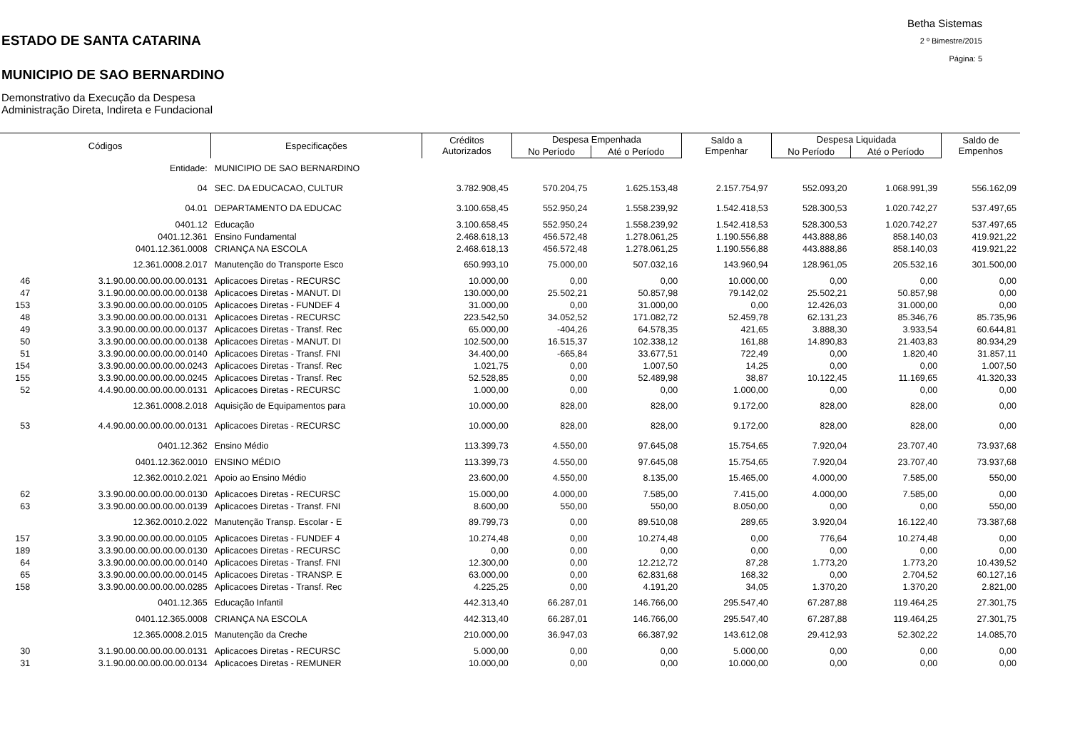ESTADO DE SANTA CATARINA
MUNICIPIO DE SAO BERNARDINO
Demonstrativo da Execução da Despesa
Administração Direta, Indireta e Fundacional
Betha Sistemas
2 º Bimestre/2015
Página: 5
| Códigos | | Especificações | Créditos Autorizados | Despesa Empenhada | | Saldo a Empenhar | Despesa Liquidada | | Saldo de Empenhos |
| --- | --- | --- | --- | --- | --- | --- | --- | --- | --- |
| | | | | No Período | Até o Período | | No Período | Até o Período | |
| | Entidade: | MUNICIPIO DE SAO BERNARDINO | | | | | | | |
| | 04 | SEC. DA EDUCACAO, CULTUR | 3.782.908,45 | 570.204,75 | 1.625.153,48 | 2.157.754,97 | 552.093,20 | 1.068.991,39 | 556.162,09 |
| | 04.01 | DEPARTAMENTO DA EDUCAC | 3.100.658,45 | 552.950,24 | 1.558.239,92 | 1.542.418,53 | 528.300,53 | 1.020.742,27 | 537.497,65 |
| | 0401.12 | Educação | 3.100.658,45 | 552.950,24 | 1.558.239,92 | 1.542.418,53 | 528.300,53 | 1.020.742,27 | 537.497,65 |
| | 0401.12.361 | Ensino Fundamental | 2.468.618,13 | 456.572,48 | 1.278.061,25 | 1.190.556,88 | 443.888,86 | 858.140,03 | 419.921,22 |
| | 0401.12.361.0008 | CRIANÇA NA ESCOLA | 2.468.618,13 | 456.572,48 | 1.278.061,25 | 1.190.556,88 | 443.888,86 | 858.140,03 | 419.921,22 |
| | 12.361.0008.2.017 | Manutenção do Transporte Esco | 650.993,10 | 75.000,00 | 507.032,16 | 143.960,94 | 128.961,05 | 205.532,16 | 301.500,00 |
| 46 | 3.1.90.00.00.00.00.00.0131 | Aplicacoes Diretas - RECURSC | 10.000,00 | 0,00 | 0,00 | 10.000,00 | 0,00 | 0,00 | 0,00 |
| 47 | 3.1.90.00.00.00.00.00.0138 | Aplicacoes Diretas - MANUT. DI | 130.000,00 | 25.502,21 | 50.857,98 | 79.142,02 | 25.502,21 | 50.857,98 | 0,00 |
| 153 | 3.3.90.00.00.00.00.00.0105 | Aplicacoes Diretas - FUNDEF 4 | 31.000,00 | 0,00 | 31.000,00 | 0,00 | 12.426,03 | 31.000,00 | 0,00 |
| 48 | 3.3.90.00.00.00.00.00.0131 | Aplicacoes Diretas - RECURSC | 223.542,50 | 34.052,52 | 171.082,72 | 52.459,78 | 62.131,23 | 85.346,76 | 85.735,96 |
| 49 | 3.3.90.00.00.00.00.00.0137 | Aplicacoes Diretas - Transf. Rec | 65.000,00 | -404,26 | 64.578,35 | 421,65 | 3.888,30 | 3.933,54 | 60.644,81 |
| 50 | 3.3.90.00.00.00.00.00.0138 | Aplicacoes Diretas - MANUT. DI | 102.500,00 | 16.515,37 | 102.338,12 | 161,88 | 14.890,83 | 21.403,83 | 80.934,29 |
| 51 | 3.3.90.00.00.00.00.00.0140 | Aplicacoes Diretas - Transf. FNI | 34.400,00 | -665,84 | 33.677,51 | 722,49 | 0,00 | 1.820,40 | 31.857,11 |
| 154 | 3.3.90.00.00.00.00.00.0243 | Aplicacoes Diretas - Transf. Rec | 1.021,75 | 0,00 | 1.007,50 | 14,25 | 0,00 | 0,00 | 1.007,50 |
| 155 | 3.3.90.00.00.00.00.00.0245 | Aplicacoes Diretas - Transf. Rec | 52.528,85 | 0,00 | 52.489,98 | 38,87 | 10.122,45 | 11.169,65 | 41.320,33 |
| 52 | 4.4.90.00.00.00.00.00.0131 | Aplicacoes Diretas - RECURSC | 1.000,00 | 0,00 | 0,00 | 1.000,00 | 0,00 | 0,00 | 0,00 |
| | 12.361.0008.2.018 | Aquisição de Equipamentos para | 10.000,00 | 828,00 | 828,00 | 9.172,00 | 828,00 | 828,00 | 0,00 |
| 53 | 4.4.90.00.00.00.00.00.0131 | Aplicacoes Diretas - RECURSC | 10.000,00 | 828,00 | 828,00 | 9.172,00 | 828,00 | 828,00 | 0,00 |
| | 0401.12.362 | Ensino Médio | 113.399,73 | 4.550,00 | 97.645,08 | 15.754,65 | 7.920,04 | 23.707,40 | 73.937,68 |
| | 0401.12.362.0010 | ENSINO MÉDIO | 113.399,73 | 4.550,00 | 97.645,08 | 15.754,65 | 7.920,04 | 23.707,40 | 73.937,68 |
| | 12.362.0010.2.021 | Apoio ao Ensino Médio | 23.600,00 | 4.550,00 | 8.135,00 | 15.465,00 | 4.000,00 | 7.585,00 | 550,00 |
| 62 | 3.3.90.00.00.00.00.00.0130 | Aplicacoes Diretas - RECURSC | 15.000,00 | 4.000,00 | 7.585,00 | 7.415,00 | 4.000,00 | 7.585,00 | 0,00 |
| 63 | 3.3.90.00.00.00.00.00.0139 | Aplicacoes Diretas - Transf. FNI | 8.600,00 | 550,00 | 550,00 | 8.050,00 | 0,00 | 0,00 | 550,00 |
| | 12.362.0010.2.022 | Manutenção Transp. Escolar - E | 89.799,73 | 0,00 | 89.510,08 | 289,65 | 3.920,04 | 16.122,40 | 73.387,68 |
| 157 | 3.3.90.00.00.00.00.00.0105 | Aplicacoes Diretas - FUNDEF 4 | 10.274,48 | 0,00 | 10.274,48 | 0,00 | 776,64 | 10.274,48 | 0,00 |
| 189 | 3.3.90.00.00.00.00.00.0130 | Aplicacoes Diretas - RECURSC | 0,00 | 0,00 | 0,00 | 0,00 | 0,00 | 0,00 | 0,00 |
| 64 | 3.3.90.00.00.00.00.00.0140 | Aplicacoes Diretas - Transf. FNI | 12.300,00 | 0,00 | 12.212,72 | 87,28 | 1.773,20 | 1.773,20 | 10.439,52 |
| 65 | 3.3.90.00.00.00.00.00.0145 | Aplicacoes Diretas - TRANSP. E | 63.000,00 | 0,00 | 62.831,68 | 168,32 | 0,00 | 2.704,52 | 60.127,16 |
| 158 | 3.3.90.00.00.00.00.00.0285 | Aplicacoes Diretas - Transf. Rec | 4.225,25 | 0,00 | 4.191,20 | 34,05 | 1.370,20 | 1.370,20 | 2.821,00 |
| | 0401.12.365 | Educação Infantil | 442.313,40 | 66.287,01 | 146.766,00 | 295.547,40 | 67.287,88 | 119.464,25 | 27.301,75 |
| | 0401.12.365.0008 | CRIANÇA NA ESCOLA | 442.313,40 | 66.287,01 | 146.766,00 | 295.547,40 | 67.287,88 | 119.464,25 | 27.301,75 |
| | 12.365.0008.2.015 | Manutenção da Creche | 210.000,00 | 36.947,03 | 66.387,92 | 143.612,08 | 29.412,93 | 52.302,22 | 14.085,70 |
| 30 | 3.1.90.00.00.00.00.00.0131 | Aplicacoes Diretas - RECURSC | 5.000,00 | 0,00 | 0,00 | 5.000,00 | 0,00 | 0,00 | 0,00 |
| 31 | 3.1.90.00.00.00.00.00.0134 | Aplicacoes Diretas - REMUNER | 10.000,00 | 0,00 | 0,00 | 10.000,00 | 0,00 | 0,00 | 0,00 |